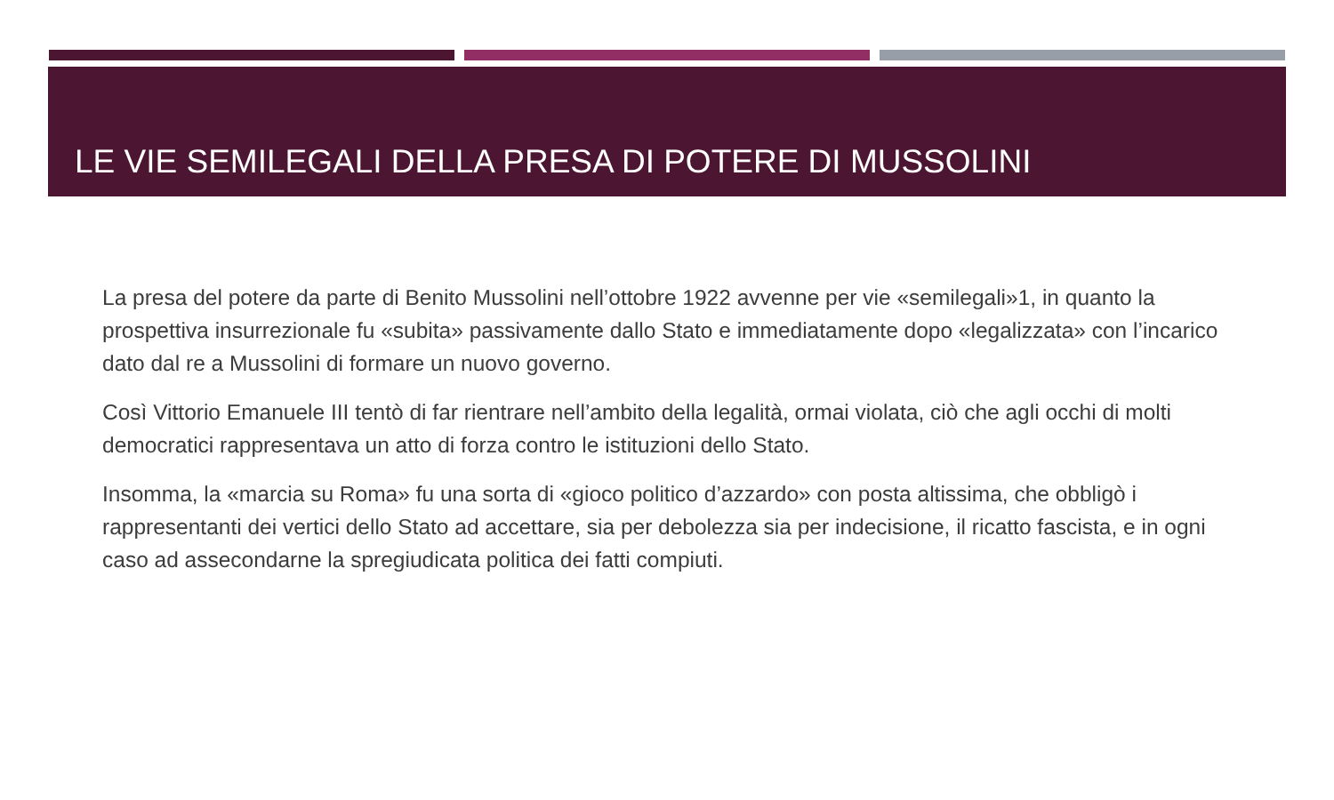LE VIE SEMILEGALI DELLA PRESA DI POTERE DI MUSSOLINI
La presa del potere da parte di Benito Mussolini nell’ottobre 1922 avvenne per vie «semilegali»1, in quanto la prospettiva insurrezionale fu «subita» passivamente dallo Stato e immediatamente dopo «legalizzata» con l’incarico dato dal re a Mussolini di formare un nuovo governo.
Così Vittorio Emanuele III tentò di far rientrare nell’ambito della legalità, ormai violata, ciò che agli occhi di molti democratici rappresentava un atto di forza contro le istituzioni dello Stato.
Insomma, la «marcia su Roma» fu una sorta di «gioco politico d’azzardo» con posta altissima, che obbligò i rappresentanti dei vertici dello Stato ad accettare, sia per debolezza sia per indecisione, il ricatto fascista, e in ogni caso ad assecondarne la spregiudicata politica dei fatti compiuti.